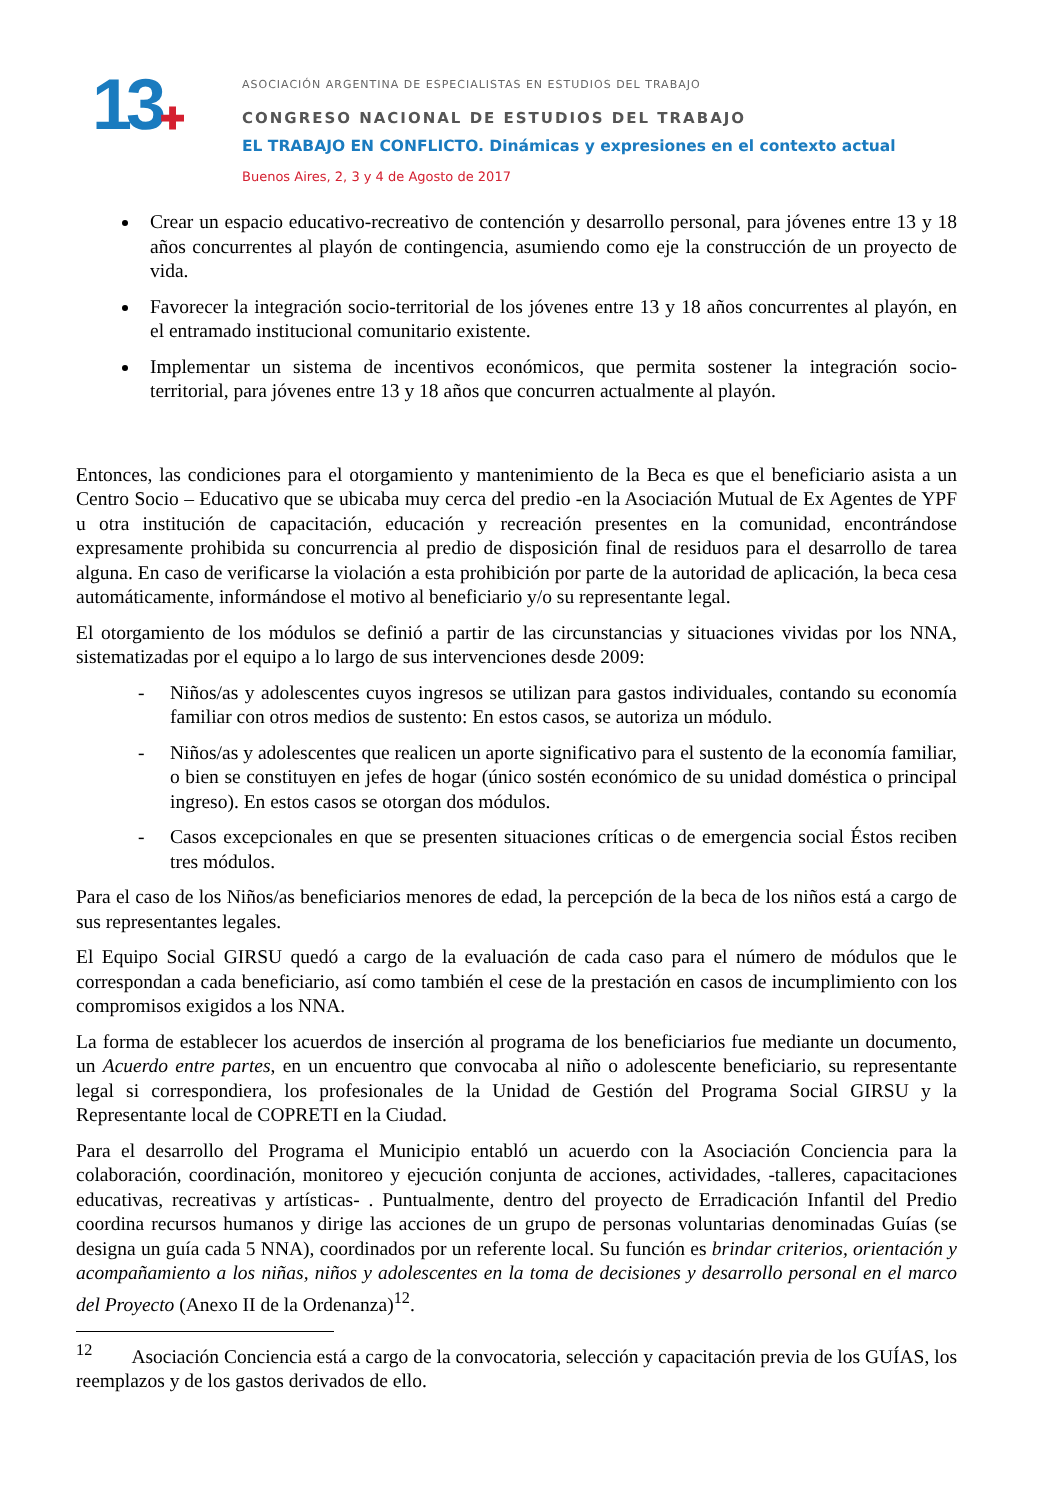13✚
ASOCIACIÓN ARGENTINA DE ESPECIALISTAS EN ESTUDIOS DEL TRABAJO
CONGRESO NACIONAL DE ESTUDIOS DEL TRABAJO
EL TRABAJO EN CONFLICTO. Dinámicas y expresiones en el contexto actual
Buenos Aires, 2, 3 y 4 de Agosto de 2017
Crear un espacio educativo-recreativo de contención y desarrollo personal, para jóvenes entre 13 y 18 años concurrentes al playón de contingencia, asumiendo como eje la construcción de un proyecto de vida.
Favorecer la integración socio-territorial de los jóvenes entre 13 y 18 años concurrentes al playón, en el entramado institucional comunitario existente.
Implementar un sistema de incentivos económicos, que permita sostener la integración socio-territorial, para jóvenes entre 13 y 18 años que concurren actualmente al playón.
Entonces, las condiciones para el otorgamiento y mantenimiento de la Beca es que el beneficiario asista a un Centro Socio – Educativo que se ubicaba muy cerca del predio -en la Asociación Mutual de Ex Agentes de YPF u otra institución de capacitación, educación y recreación presentes en la comunidad, encontrándose expresamente prohibida su concurrencia al predio de disposición final de residuos para el desarrollo de tarea alguna. En caso de verificarse la violación a esta prohibición por parte de la autoridad de aplicación, la beca cesa automáticamente, informándose el motivo al beneficiario y/o su representante legal.
El otorgamiento de los módulos se definió a partir de las circunstancias y situaciones vividas por los NNA, sistematizadas por el equipo a lo largo de sus intervenciones desde 2009:
- Niños/as y adolescentes cuyos ingresos se utilizan para gastos individuales, contando su economía familiar con otros medios de sustento: En estos casos, se autoriza un módulo.
- Niños/as y adolescentes que realicen un aporte significativo para el sustento de la economía familiar, o bien se constituyen en jefes de hogar (único sostén económico de su unidad doméstica o principal ingreso). En estos casos se otorgan dos módulos.
- Casos excepcionales en que se presenten situaciones críticas o de emergencia social Éstos reciben tres módulos.
Para el caso de los Niños/as beneficiarios menores de edad, la percepción de la beca de los niños está a cargo de sus representantes legales.
El Equipo Social GIRSU quedó a cargo de la evaluación de cada caso para el número de módulos que le correspondan a cada beneficiario, así como también el cese de la prestación en casos de incumplimiento con los compromisos exigidos a los NNA.
La forma de establecer los acuerdos de inserción al programa de los beneficiarios fue mediante un documento, un Acuerdo entre partes, en un encuentro que convocaba al niño o adolescente beneficiario, su representante legal si correspondiera, los profesionales de la Unidad de Gestión del Programa Social GIRSU y la Representante local de COPRETI en la Ciudad.
Para el desarrollo del Programa el Municipio entabló un acuerdo con la Asociación Conciencia para la colaboración, coordinación, monitoreo y ejecución conjunta de acciones, actividades, -talleres, capacitaciones educativas, recreativas y artísticas- . Puntualmente, dentro del proyecto de Erradicación Infantil del Predio coordina recursos humanos y dirige las acciones de un grupo de personas voluntarias denominadas Guías (se designa un guía cada 5 NNA), coordinados por un referente local. Su función es brindar criterios, orientación y acompañamiento a los niñas, niños y adolescentes en la toma de decisiones y desarrollo personal en el marco del Proyecto (Anexo II de la Ordenanza)<sup>12</sup>.
<sup>12</sup> Asociación Conciencia está a cargo de la convocatoria, selección y capacitación previa de los GUÍAS, los reemplazos y de los gastos derivados de ello.